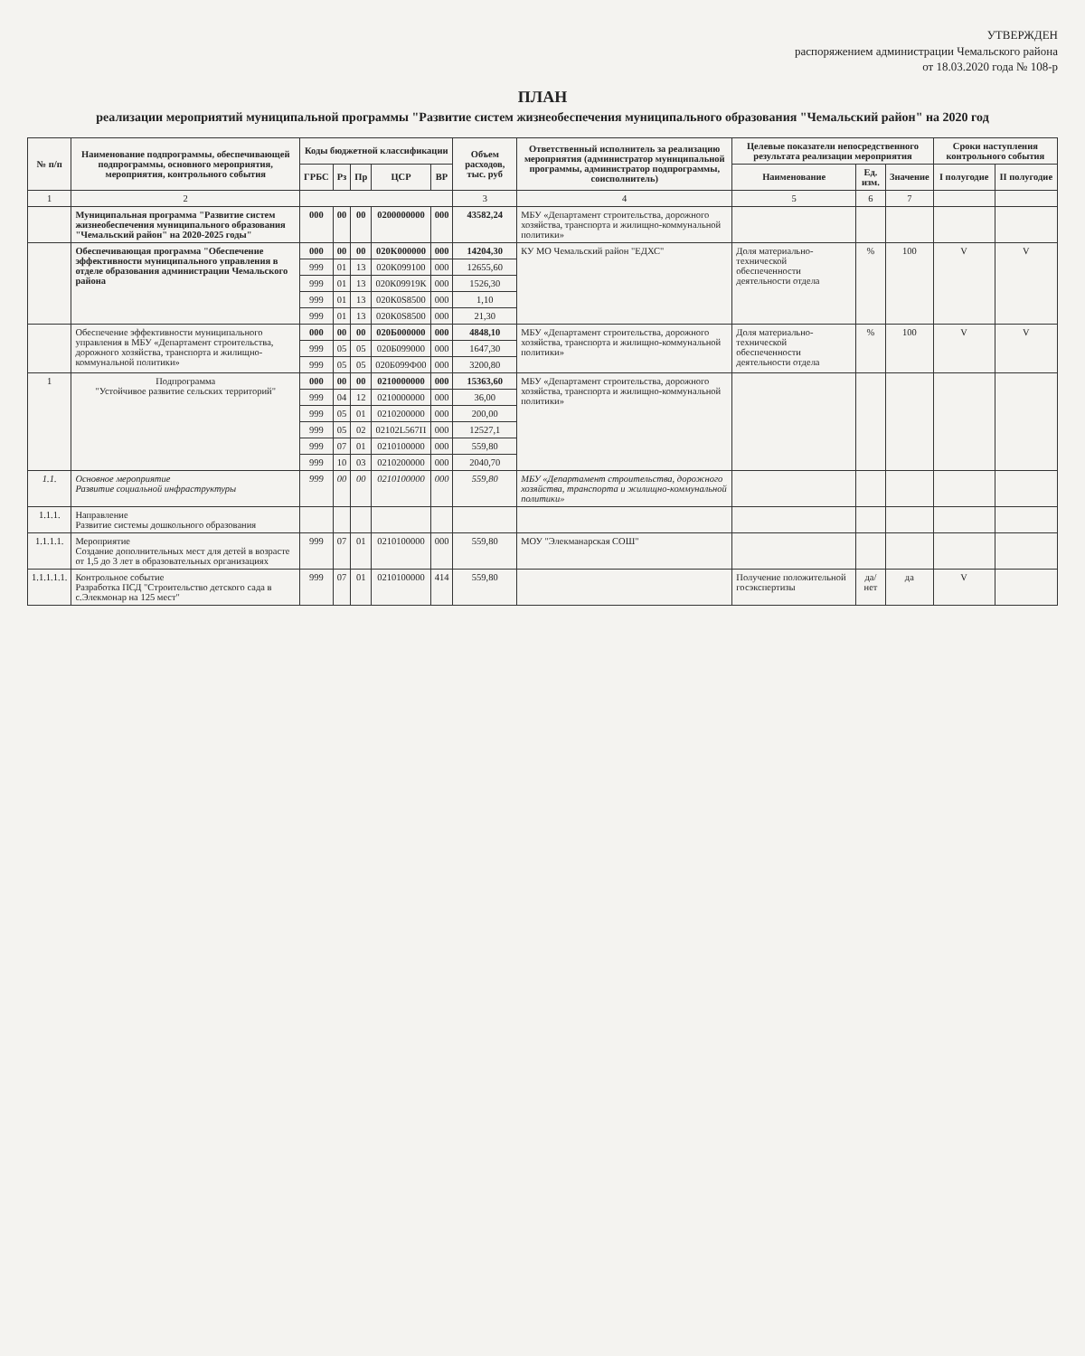УТВЕРЖДЕН
распоряжением администрации Чемальского района
от 18.03.2020 года № 108-р
ПЛАН
реализации мероприятий муниципальной программы "Развитие систем жизнеобеспечения муниципального образования "Чемальский район" на 2020 год
| № п/п | Наименование подпрограммы, обеспечивающей подпрограммы, основного мероприятия, мероприятия, контрольного события | Коды бюджетной классификации | | | | | Объем расходов, тыс. руб | Ответственный исполнитель за реализацию мероприятия (администратор муниципальной программы, администратор подпрограммы, соисполнитель) | Целевые показатели непосредственного результата реализации мероприятия | | | Сроки наступления контрольного события | |
| --- | --- | --- | --- | --- | --- | --- | --- | --- | --- | --- | --- | --- | --- |
| | | ГРБС | Рз | Пр | ЦСР | ВР | | | Наименование | Ед. изм. | Значение | I полугодие | II полугодие |
| 1 | 2 | | | | | | 3 | 4 | 5 | 6 | 7 | | |
| | Муниципальная программа "Развитие систем жизнеобеспечения муниципального образования "Чемальский район" на 2020-2025 годы" | 000 | 00 | 00 | 0200000000 | 000 | 43582,24 | МБУ «Департамент строительства, дорожного хозяйства, транспорта и жилищно-коммунальной политики» | | | | | |
| | Обеспечивающая программа "Обеспечение эффективности муниципального управления в отделе образования администрации Чемальского района | 000 | 00 | 00 | 020К000000 | 000 | 14204,30 | КУ МО Чемальский район "ЕДХС" | Доля материально-технической обеспеченности деятельности отдела | % | 100 | V | V |
| | | 999 | 01 | 13 | 020К099100 | 000 | 12655,60 | | | | | | |
| | | 999 | 01 | 13 | 020К09919К | 000 | 1526,30 | | | | | | |
| | | 999 | 01 | 13 | 020К0S8500 | 000 | 1,10 | | | | | | |
| | | 999 | 01 | 13 | 020К0S8500 | 000 | 21,30 | | | | | | |
| | Обеспечение эффективности муниципального управления в МБУ «Департамент строительства, дорожного хозяйства, транспорта и жилищно-коммунальной политики» | 000 | 00 | 00 | 020Б000000 | 000 | 4848,10 | МБУ «Департамент строительства, дорожного хозяйства, транспорта и жилищно-коммунальной политики» | Доля материально-технической обеспеченности деятельности отдела | % | 100 | V | V |
| | | 999 | 05 | 05 | 020Б099000 | 000 | 1647,30 | | | | | | |
| | | 999 | 05 | 05 | 020Б099Ф00 | 000 | 3200,80 | | | | | | |
| 1 | Подпрограмма "Устойчивое развитие сельских территорий" | 000 | 00 | 00 | 0210000000 | 000 | 15363,60 | МБУ «Департамент строительства, дорожного хозяйства, транспорта и жилищно-коммунальной политики» | | | | | |
| | | 999 | 04 | 12 | 0210000000 | 000 | 36,00 | | | | | | |
| | | 999 | 05 | 01 | 0210200000 | 000 | 200,00 | | | | | | |
| | | 999 | 05 | 02 | 02102L567П | 000 | 12527,1 | | | | | | |
| | | 999 | 07 | 01 | 0210100000 | 000 | 559,80 | | | | | | |
| | | 999 | 10 | 03 | 0210200000 | 000 | 2040,70 | | | | | | |
| 1.1. | Основное мероприятие Развитие социальной инфраструктуры | 999 | 00 | 00 | 0210100000 | 000 | 559,80 | МБУ «Департамент строительства, дорожного хозяйства, транспорта и жилищно-коммунальной политики» | | | | | |
| 1.1.1. | Направление Развитие системы дошкольного образования | | | | | | | | | | | | |
| 1.1.1.1. | Мероприятие Создание дополнительных мест для детей в возрасте от 1,5 до 3 лет в образовательных организациях | 999 | 07 | 01 | 0210100000 | 000 | 559,80 | МОУ "Элекманарская СОШ" | | | | | |
| 1.1.1.1.1. | Контрольное событие Разработка ПСД "Строительство детского сада в с.Элекмонар на 125 мест" | 999 | 07 | 01 | 0210100000 | 414 | 559,80 | | Получение положительной госэкспертизы | да/нет | да | V | |